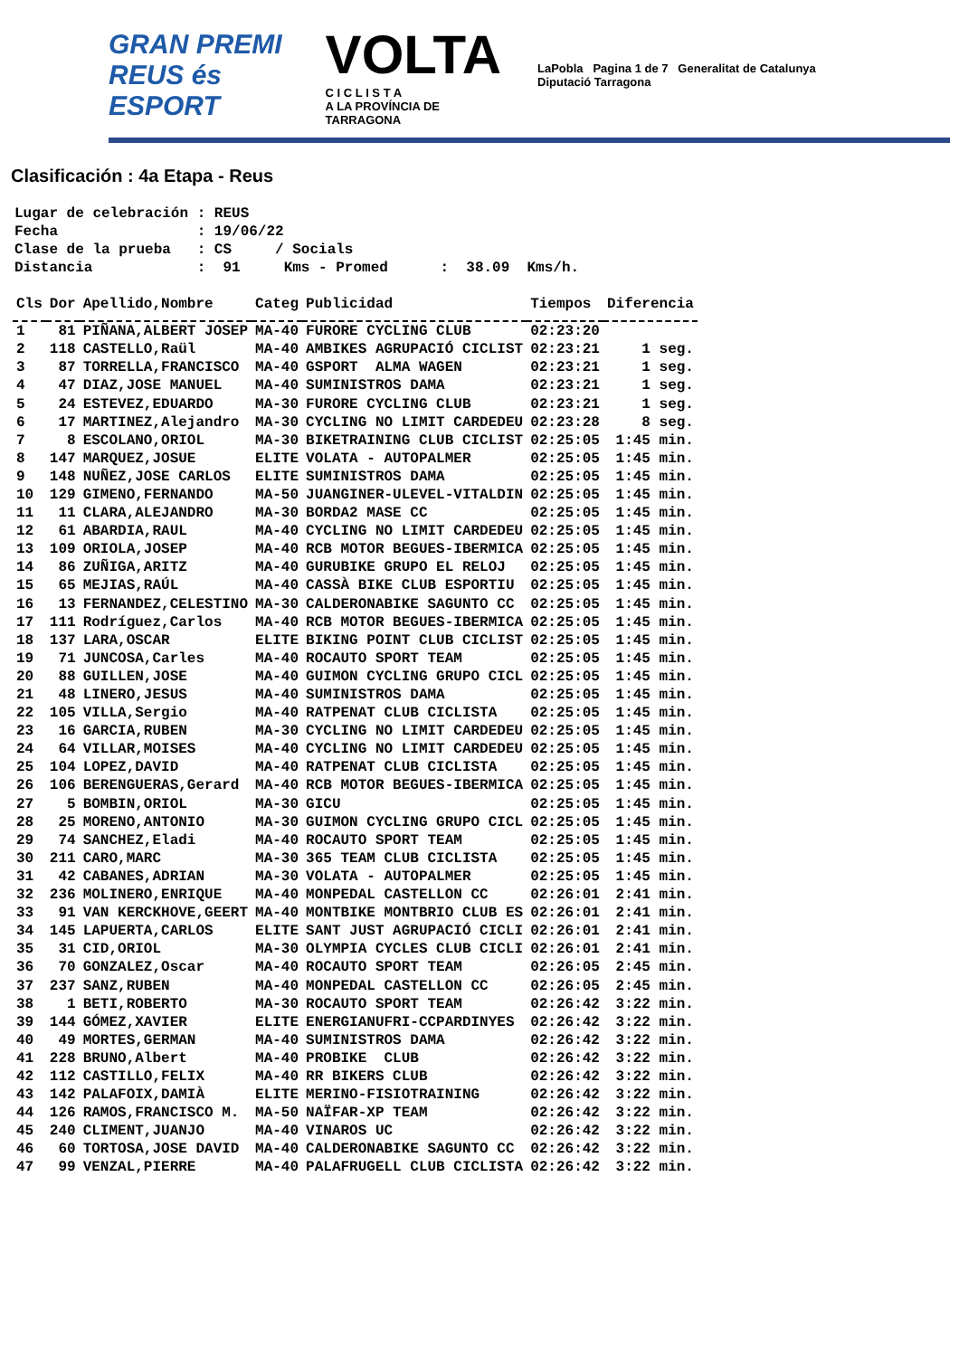GRAN PREMI
REUS és ESPORT
VOLTA
C I C L I S T A
A LA PROVÍNCIA DE TARRAGONA
LaPobla Pagina 1 de 7 Generalitat de Catalunya Diputació Tarragona
Clasificación : 4a Etapa - Reus
Lugar de celebración : REUS Fecha : 19/06/22 Clase de la prueba : CS / Socials Distancia : 91 Kms - Promed : 38.09 Kms/h.
| Cls | Dor | Apellido,Nombre | Categ | Publicidad | Tiempos | Diferencia |
| --- | --- | --- | --- | --- | --- | --- |
| 1 | 81 | PIÑANA,ALBERT JOSEP | MA-40 | FURORE CYCLING CLUB | 02:23:20 | |
| 2 | 118 | CASTELLO,Raül | MA-40 | AMBIKES AGRUPACIÓ CICLIST | 02:23:21 | 1 seg. |
| 3 | 87 | TORRELLA,FRANCISCO | MA-40 | GSPORT ALMA WAGEN | 02:23:21 | 1 seg. |
| 4 | 47 | DIAZ,JOSE MANUEL | MA-40 | SUMINISTROS DAMA | 02:23:21 | 1 seg. |
| 5 | 24 | ESTEVEZ,EDUARDO | MA-30 | FURORE CYCLING CLUB | 02:23:21 | 1 seg. |
| 6 | 17 | MARTINEZ,Alejandro | MA-30 | CYCLING NO LIMIT CARDEDEU | 02:23:28 | 8 seg. |
| 7 | 8 | ESCOLANO,ORIOL | MA-30 | BIKETRAINING CLUB CICLIST | 02:25:05 | 1:45 min. |
| 8 | 147 | MARQUEZ,JOSUE | ELITE | VOLATA - AUTOPALMER | 02:25:05 | 1:45 min. |
| 9 | 148 | NUÑEZ,JOSE CARLOS | ELITE | SUMINISTROS DAMA | 02:25:05 | 1:45 min. |
| 10 | 129 | GIMENO,FERNANDO | MA-50 | JUANGINER-ULEVEL-VITALDIN | 02:25:05 | 1:45 min. |
| 11 | 11 | CLARA,ALEJANDRO | MA-30 | BORDA2 MASE CC | 02:25:05 | 1:45 min. |
| 12 | 61 | ABARDIA,RAUL | MA-40 | CYCLING NO LIMIT CARDEDEU | 02:25:05 | 1:45 min. |
| 13 | 109 | ORIOLA,JOSEP | MA-40 | RCB MOTOR BEGUES-IBERMICA | 02:25:05 | 1:45 min. |
| 14 | 86 | ZUÑIGA,ARITZ | MA-40 | GURUBIKE GRUPO EL RELOJ | 02:25:05 | 1:45 min. |
| 15 | 65 | MEJIAS,RAÚL | MA-40 | CASSÀ BIKE CLUB ESPORTIU | 02:25:05 | 1:45 min. |
| 16 | 13 | FERNANDEZ,CELESTINO | MA-30 | CALDERONABIKE SAGUNTO CC | 02:25:05 | 1:45 min. |
| 17 | 111 | Rodríguez,Carlos | MA-40 | RCB MOTOR BEGUES-IBERMICA | 02:25:05 | 1:45 min. |
| 18 | 137 | LARA,OSCAR | ELITE | BIKING POINT CLUB CICLIST | 02:25:05 | 1:45 min. |
| 19 | 71 | JUNCOSA,Carles | MA-40 | ROCAUTO SPORT TEAM | 02:25:05 | 1:45 min. |
| 20 | 88 | GUILLEN,JOSE | MA-40 | GUIMON CYCLING GRUPO CICL | 02:25:05 | 1:45 min. |
| 21 | 48 | LINERO,JESUS | MA-40 | SUMINISTROS DAMA | 02:25:05 | 1:45 min. |
| 22 | 105 | VILLA,Sergio | MA-40 | RATPENAT CLUB CICLISTA | 02:25:05 | 1:45 min. |
| 23 | 16 | GARCIA,RUBEN | MA-30 | CYCLING NO LIMIT CARDEDEU | 02:25:05 | 1:45 min. |
| 24 | 64 | VILLAR,MOISES | MA-40 | CYCLING NO LIMIT CARDEDEU | 02:25:05 | 1:45 min. |
| 25 | 104 | LOPEZ,DAVID | MA-40 | RATPENAT CLUB CICLISTA | 02:25:05 | 1:45 min. |
| 26 | 106 | BERENGUERAS,Gerard | MA-40 | RCB MOTOR BEGUES-IBERMICA | 02:25:05 | 1:45 min. |
| 27 | 5 | BOMBIN,ORIOL | MA-30 | GICU | 02:25:05 | 1:45 min. |
| 28 | 25 | MORENO,ANTONIO | MA-30 | GUIMON CYCLING GRUPO CICL | 02:25:05 | 1:45 min. |
| 29 | 74 | SANCHEZ,Eladi | MA-40 | ROCAUTO SPORT TEAM | 02:25:05 | 1:45 min. |
| 30 | 211 | CARO,MARC | MA-30 | 365 TEAM CLUB CICLISTA | 02:25:05 | 1:45 min. |
| 31 | 42 | CABANES,ADRIAN | MA-30 | VOLATA - AUTOPALMER | 02:25:05 | 1:45 min. |
| 32 | 236 | MOLINERO,ENRIQUE | MA-40 | MONPEDAL CASTELLON CC | 02:26:01 | 2:41 min. |
| 33 | 91 | VAN KERCKHOVE,GEERT | MA-40 | MONTBIKE MONTBRIO CLUB ES | 02:26:01 | 2:41 min. |
| 34 | 145 | LAPUERTA,CARLOS | ELITE | SANT JUST AGRUPACIÓ CICLI | 02:26:01 | 2:41 min. |
| 35 | 31 | CID,ORIOL | MA-30 | OLYMPIA CYCLES CLUB CICLI | 02:26:01 | 2:41 min. |
| 36 | 70 | GONZALEZ,Oscar | MA-40 | ROCAUTO SPORT TEAM | 02:26:05 | 2:45 min. |
| 37 | 237 | SANZ,RUBEN | MA-40 | MONPEDAL CASTELLON CC | 02:26:05 | 2:45 min. |
| 38 | 1 | BETI,ROBERTO | MA-30 | ROCAUTO SPORT TEAM | 02:26:42 | 3:22 min. |
| 39 | 144 | GÓMEZ,XAVIER | ELITE | ENERGIANUFRI-CCPARDINYES | 02:26:42 | 3:22 min. |
| 40 | 49 | MORTES,GERMAN | MA-40 | SUMINISTROS DAMA | 02:26:42 | 3:22 min. |
| 41 | 228 | BRUNO,Albert | MA-40 | PROBIKE CLUB | 02:26:42 | 3:22 min. |
| 42 | 112 | CASTILLO,FELIX | MA-40 | RR BIKERS CLUB | 02:26:42 | 3:22 min. |
| 43 | 142 | PALAFOIX,DAMIÀ | ELITE | MERINO-FISIOTRAINING | 02:26:42 | 3:22 min. |
| 44 | 126 | RAMOS,FRANCISCO M. | MA-50 | NAÏFAR-XP TEAM | 02:26:42 | 3:22 min. |
| 45 | 240 | CLIMENT,JUANJO | MA-40 | VINAROS UC | 02:26:42 | 3:22 min. |
| 46 | 60 | TORTOSA,JOSE DAVID | MA-40 | CALDERONABIKE SAGUNTO CC | 02:26:42 | 3:22 min. |
| 47 | 99 | VENZAL,PIERRE | MA-40 | PALAFRUGELL CLUB CICLISTA | 02:26:42 | 3:22 min. |